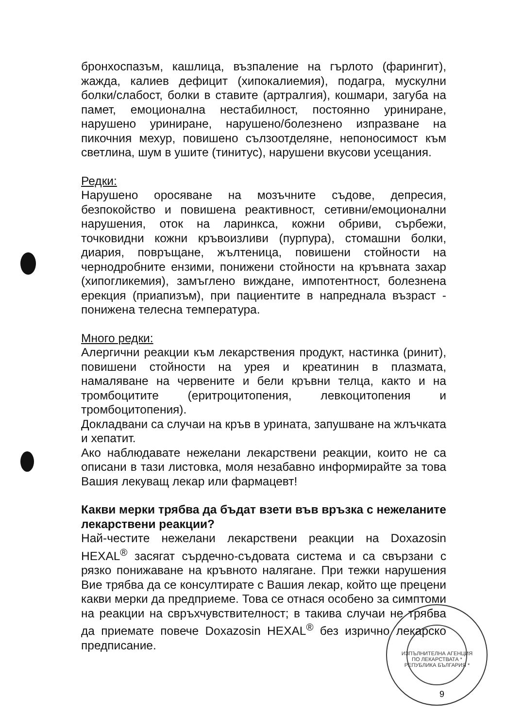бронхоспазъм, кашлица, възпаление на гърлото (фарингит), жажда, калиев дефицит (хипокалиемия), подагра, мускулни болки/слабост, болки в ставите (артралгия), кошмари, загуба на памет, емоционална нестабилност, постоянно уриниране, нарушено уриниране, нарушено/болезнено изпразване на пикочния мехур, повишено сълзоотделяне, непоносимост към светлина, шум в ушите (тинитус), нарушени вкусови усещания.
Редки:
Нарушено оросяване на мозъчните съдове, депресия, безпокойство и повишена реактивност, сетивни/емоционални нарушения, оток на ларинкса, кожни обриви, сърбежи, точковидни кожни кръвоизливи (пурпура), стомашни болки, диария, повръщане, жълтеница, повишени стойности на чернодробните ензими, понижени стойности на кръвната захар (хипогликемия), замъглено виждане, импотентност, болезнена ерекция (приапизъм), при пациентите в напреднала възраст - понижена телесна температура.
Много редки:
Алергични реакции към лекарствения продукт, настинка (ринит), повишени стойности на урея и креатинин в плазмата, намаляване на червените и бели кръвни телца, както и на тромбоцитите (еритроцитопения, левкоцитопения и тромбоцитопения).
Докладвани са случаи на кръв в урината, запушване на жлъчката и хепатит.
Ако наблюдавате нежелани лекарствени реакции, които не са описани в тази листовка, моля незабавно информирайте за това Вашия лекуващ лекар или фармацевт!
Какви мерки трябва да бъдат взети във връзка с нежеланите лекарствени реакции?
Най-честите нежелани лекарствени реакции на Doxazosin HEXAL<sup>®</sup> засягат сърдечно-съдовата система и са свързани с рязко понижаване на кръвното налягане. При тежки нарушения Вие трябва да се консултирате с Вашия лекар, който ще прецени какви мерки да предприеме. Това се отнася особено за симптоми на реакции на свръхчувствителност; в такива случаи не трябва да приемате повече Doxazosin HEXAL<sup>®</sup> без изрично лекарско предписание.
ИЗПЪЛНИТЕЛНА АГЕНЦИЯ ПО ЛЕКАРСТВАТА * РЕПУБЛИКА БЪЛГАРИЯ *
9